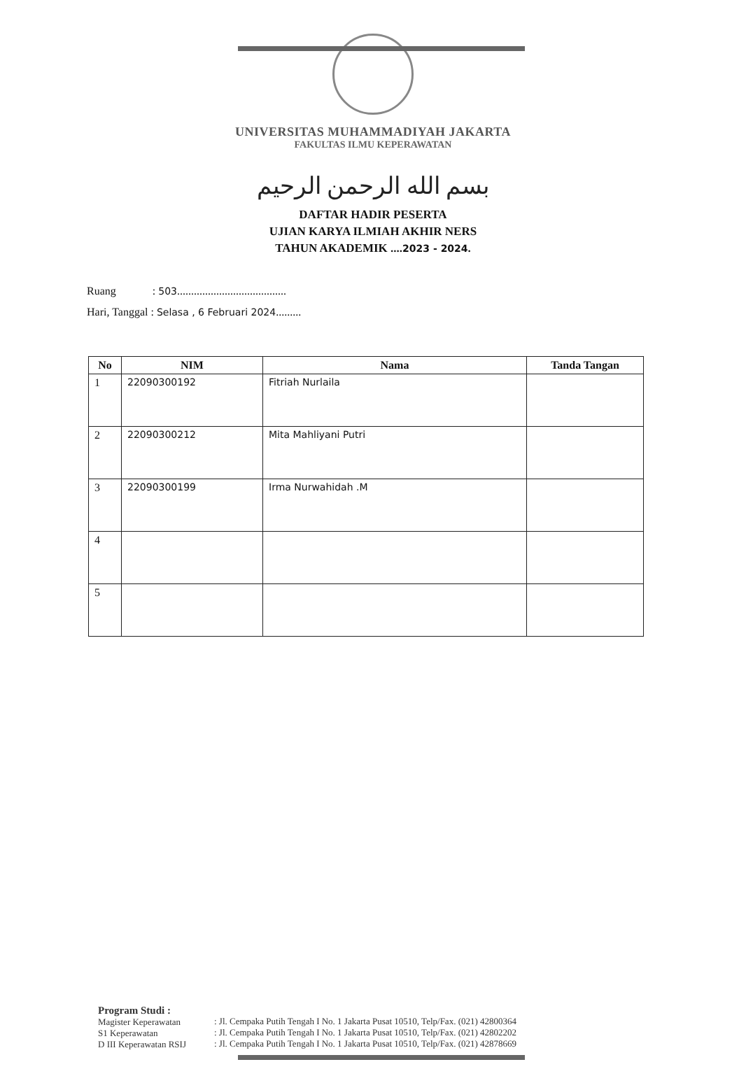UNIVERSITAS MUHAMMADIYAH JAKARTA
FAKULTAS ILMU KEPERAWATAN
بسم الله الرحمن الرحيم
DAFTAR HADIR PESERTA
UJIAN KARYA ILMIAH AKHIR NERS
TAHUN AKADEMIK ....2023 - 2024.
Ruang : 503.......................................
Hari, Tanggal : Selasa , 6 Februari 2024.........
| No | NIM | Nama | Tanda Tangan |
| --- | --- | --- | --- |
| 1 | 22090300192 | Fitriah Nurlaila | |
| 2 | 22090300212 | Mita Mahliyani Putri | |
| 3 | 22090300199 | Irma Nurwahidah .M | |
| 4 | | | |
| 5 | | | |
Program Studi :
Magister Keperawatan
S1 Keperawatan
D III Keperawatan RSIJ
: Jl. Cempaka Putih Tengah I No. 1 Jakarta Pusat 10510, Telp/Fax. (021) 42800364
: Jl. Cempaka Putih Tengah I No. 1 Jakarta Pusat 10510, Telp/Fax. (021) 42802202
: Jl. Cempaka Putih Tengah I No. 1 Jakarta Pusat 10510, Telp/Fax. (021) 42878669